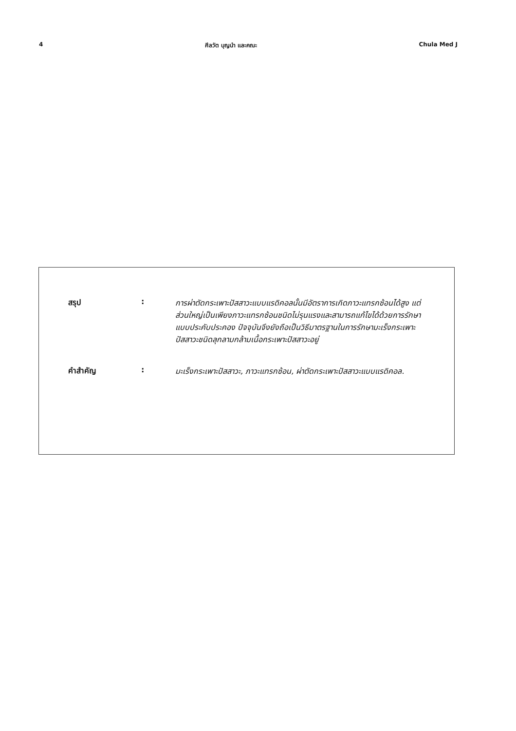4 ศีลวัต บุญนำ และคณะ Chula Med J
สรุป :
การผ่าตัดกระเพาะปัสสาวะแบบแรดิคอลนั้นมีอัตราการเกิดภาวะแทรกซ้อนได้สูง แต่ส่วนใหญ่เป็นเพียงภาวะแทรกซ้อนชนิดไม่รุนแรงและสามารถแก้ไขได้ด้วยการรักษาแบบประคับประคอง ปัจจุบันจึงยังถือเป็นวิธีมาตรฐานในการรักษามะเร็งกระเพาะปัสสาวะชนิดลุกลามกล้ามเนื้อกระเพาะปัสสาวะอยู่
คำสำคัญ :
มะเร็งกระเพาะปัสสาวะ, ภาวะแทรกซ้อน, ผ่าตัดกระเพาะปัสสาวะแบบแรดิคอล.